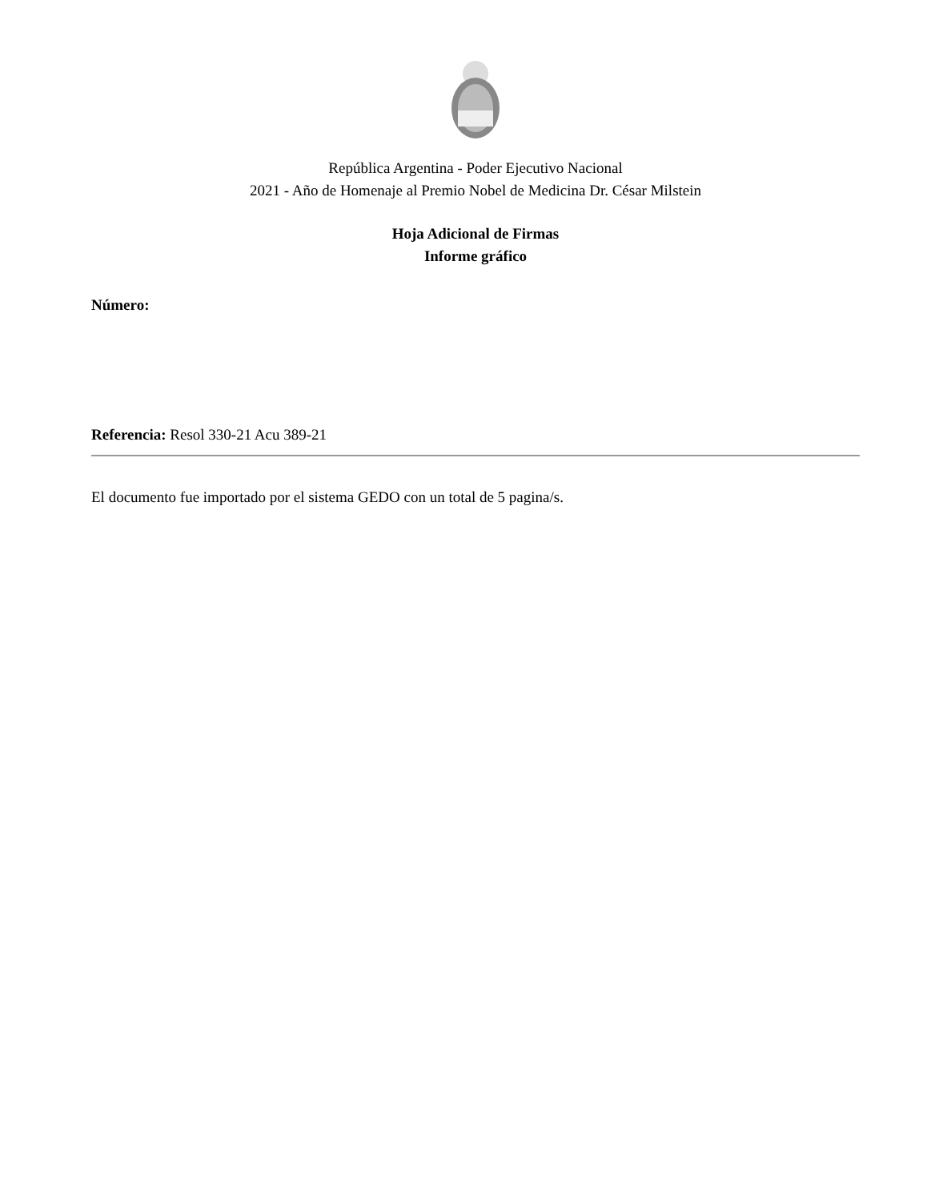República Argentina - Poder Ejecutivo Nacional
2021 - Año de Homenaje al Premio Nobel de Medicina Dr. César Milstein
Hoja Adicional de Firmas
Informe gráfico
Número:
Referencia: Resol 330-21 Acu 389-21
El documento fue importado por el sistema GEDO con un total de 5 pagina/s.